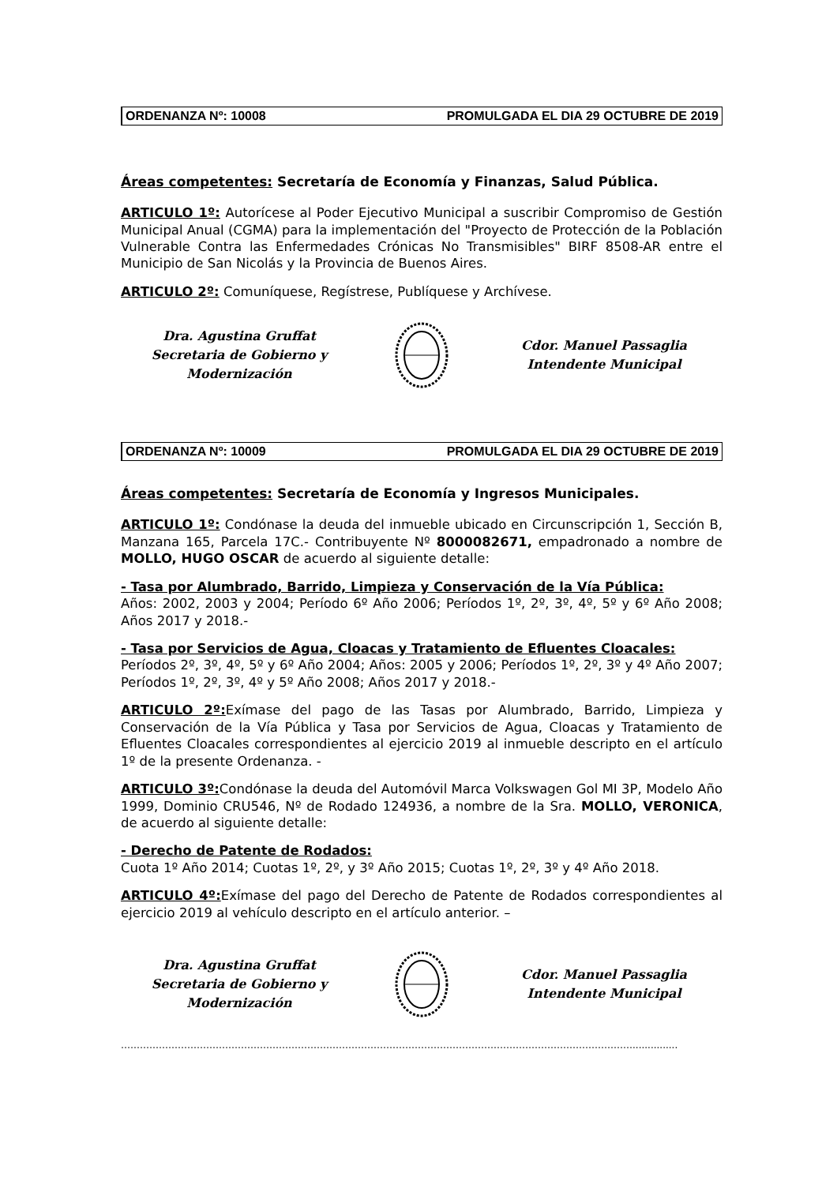ORDENANZA Nº: 10008 PROMULGADA EL DIA 29 OCTUBRE DE 2019
Áreas competentes: Secretaría de Economía y Finanzas, Salud Pública.
ARTICULO 1º: Autorícese al Poder Ejecutivo Municipal a suscribir Compromiso de Gestión Municipal Anual (CGMA) para la implementación del "Proyecto de Protección de la Población Vulnerable Contra las Enfermedades Crónicas No Transmisibles" BIRF 8508-AR entre el Municipio de San Nicolás y la Provincia de Buenos Aires.
ARTICULO 2º: Comuníquese, Regístrese, Publíquese y Archívese.
Dra. Agustina Gruffat
Secretaria de Gobierno y Modernización
Cdor. Manuel Passaglia
Intendente Municipal
ORDENANZA Nº: 10009 PROMULGADA EL DIA 29 OCTUBRE DE 2019
Áreas competentes: Secretaría de Economía y Ingresos Municipales.
ARTICULO 1º: Condónase la deuda del inmueble ubicado en Circunscripción 1, Sección B, Manzana 165, Parcela 17C.- Contribuyente Nº 8000082671, empadronado a nombre de MOLLO, HUGO OSCAR de acuerdo al siguiente detalle:
- Tasa por Alumbrado, Barrido, Limpieza y Conservación de la Vía Pública:
Años: 2002, 2003 y 2004; Período 6º Año 2006; Períodos 1º, 2º, 3º, 4º, 5º y 6º Año 2008; Años 2017 y 2018.-
- Tasa por Servicios de Agua, Cloacas y Tratamiento de Efluentes Cloacales:
Períodos 2º, 3º, 4º, 5º y 6º Año 2004; Años: 2005 y 2006; Períodos 1º, 2º, 3º y 4º Año 2007; Períodos 1º, 2º, 3º, 4º y 5º Año 2008; Años 2017 y 2018.-
ARTICULO 2º: Exímase del pago de las Tasas por Alumbrado, Barrido, Limpieza y Conservación de la Vía Pública y Tasa por Servicios de Agua, Cloacas y Tratamiento de Efluentes Cloacales correspondientes al ejercicio 2019 al inmueble descripto en el artículo 1º de la presente Ordenanza. -
ARTICULO 3º: Condónase la deuda del Automóvil Marca Volkswagen Gol MI 3P, Modelo Año 1999, Dominio CRU546, Nº de Rodado 124936, a nombre de la Sra. MOLLO, VERONICA, de acuerdo al siguiente detalle:
- Derecho de Patente de Rodados:
Cuota 1º Año 2014; Cuotas 1º, 2º, y 3º Año 2015; Cuotas 1º, 2º, 3º y 4º Año 2018.
ARTICULO 4º: Exímase del pago del Derecho de Patente de Rodados correspondientes al ejercicio 2019 al vehículo descripto en el artículo anterior. –
Dra. Agustina Gruffat
Secretaria de Gobierno y Modernización
Cdor. Manuel Passaglia
Intendente Municipal
………………………………………………………………………………………………………………………………………………...............